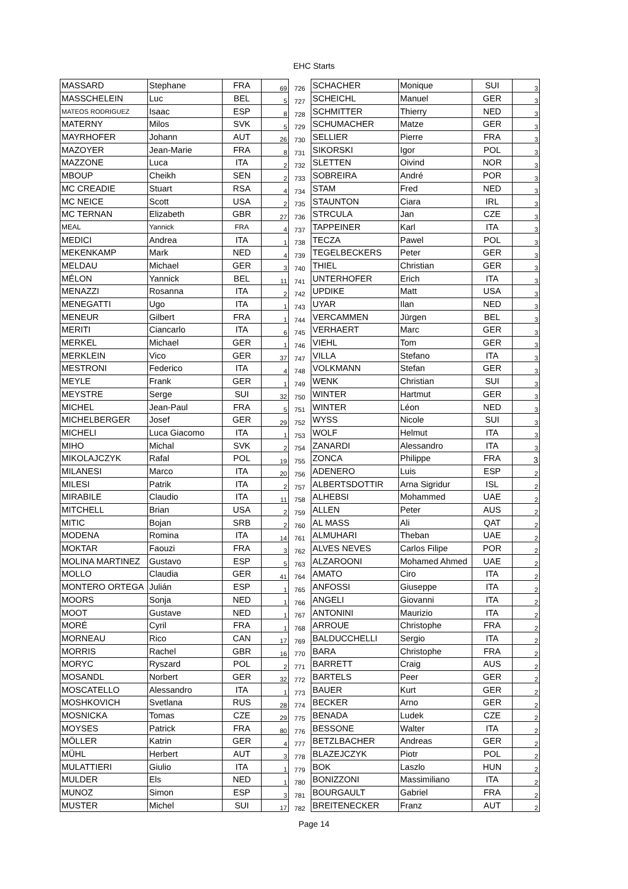EHC Starts
| MASSARD | Stephane | FRA | 69 | 726 | SCHACHER | Monique | SUI | 3 |
| MASSCHELEIN | Luc | BEL | 5 | 727 | SCHEICHL | Manuel | GER | 3 |
| MATEOS RODRIGUEZ | Isaac | ESP | 8 | 728 | SCHMITTER | Thierry | NED | 3 |
| MATERNY | Milos | SVK | 5 | 729 | SCHUMACHER | Matze | GER | 3 |
| MAYRHOFER | Johann | AUT | 26 | 730 | SELLIER | Pierre | FRA | 3 |
| MAZOYER | Jean-Marie | FRA | 8 | 731 | SIKORSKI | Igor | POL | 3 |
| MAZZONE | Luca | ITA | 2 | 732 | SLETTEN | Oivind | NOR | 3 |
| MBOUP | Cheikh | SEN | 2 | 733 | SOBREIRA | André | POR | 3 |
| MC CREADIE | Stuart | RSA | 4 | 734 | STAM | Fred | NED | 3 |
| MC NEICE | Scott | USA | 2 | 735 | STAUNTON | Ciara | IRL | 3 |
| MC TERNAN | Elizabeth | GBR | 27 | 736 | STRCULA | Jan | CZE | 3 |
| MEAL | Yannick | FRA | 4 | 737 | TAPPEINER | Karl | ITA | 3 |
| MEDICI | Andrea | ITA | 1 | 738 | TECZA | Pawel | POL | 3 |
| MEKENKAMP | Mark | NED | 4 | 739 | TEGELBECKERS | Peter | GER | 3 |
| MELDAU | Michael | GER | 3 | 740 | THIEL | Christian | GER | 3 |
| MÉLON | Yannick | BEL | 11 | 741 | UNTERHOFER | Erich | ITA | 3 |
| MENAZZI | Rosanna | ITA | 2 | 742 | UPDIKE | Matt | USA | 3 |
| MENEGATTI | Ugo | ITA | 1 | 743 | UYAR | Ilan | NED | 3 |
| MENEUR | Gilbert | FRA | 1 | 744 | VERCAMMEN | Jürgen | BEL | 3 |
| MERITI | Ciancarlo | ITA | 6 | 745 | VERHAERT | Marc | GER | 3 |
| MERKEL | Michael | GER | 1 | 746 | VIEHL | Tom | GER | 3 |
| MERKLEIN | Vico | GER | 37 | 747 | VILLA | Stefano | ITA | 3 |
| MESTRONI | Federico | ITA | 4 | 748 | VOLKMANN | Stefan | GER | 3 |
| MEYLE | Frank | GER | 1 | 749 | WENK | Christian | SUI | 3 |
| MEYSTRE | Serge | SUI | 32 | 750 | WINTER | Hartmut | GER | 3 |
| MICHEL | Jean-Paul | FRA | 5 | 751 | WINTER | Léon | NED | 3 |
| MICHELBERGER | Josef | GER | 29 | 752 | WYSS | Nicole | SUI | 3 |
| MICHELI | Luca Giacomo | ITA | 1 | 753 | WOLF | Helmut | ITA | 3 |
| MIHO | Michal | SVK | 2 | 754 | ZANARDI | Alessandro | ITA | 3 |
| MIKOLAJCZYK | Rafal | POL | 19 | 755 | ZONCA | Philippe | FRA | 3 |
| MILANESI | Marco | ITA | 20 | 756 | ADENERO | Luis | ESP | 2 |
| MILESI | Patrik | ITA | 2 | 757 | ALBERTSDOTTIR | Arna Sigridur | ISL | 2 |
| MIRABILE | Claudio | ITA | 11 | 758 | ALHEBSI | Mohammed | UAE | 2 |
| MITCHELL | Brian | USA | 2 | 759 | ALLEN | Peter | AUS | 2 |
| MITIC | Bojan | SRB | 2 | 760 | AL MASS | Ali | QAT | 2 |
| MODENA | Romina | ITA | 14 | 761 | ALMUHARI | Theban | UAE | 2 |
| MOKTAR | Faouzi | FRA | 3 | 762 | ALVES NEVES | Carlos Filipe | POR | 2 |
| MOLINA MARTINEZ | Gustavo | ESP | 5 | 763 | ALZAROONI | Mohamed Ahmed | UAE | 2 |
| MOLLO | Claudia | GER | 41 | 764 | AMATO | Ciro | ITA | 2 |
| MONTERO ORTEGA | Julián | ESP | 1 | 765 | ANFOSSI | Giuseppe | ITA | 2 |
| MOORS | Sonja | NED | 1 | 766 | ANGELI | Giovanni | ITA | 2 |
| MOOT | Gustave | NED | 1 | 767 | ANTONINI | Maurizio | ITA | 2 |
| MORÉ | Cyril | FRA | 1 | 768 | ARROUE | Christophe | FRA | 2 |
| MORNEAU | Rico | CAN | 17 | 769 | BALDUCCHELLI | Sergio | ITA | 2 |
| MORRIS | Rachel | GBR | 16 | 770 | BARA | Christophe | FRA | 2 |
| MORYC | Ryszard | POL | 2 | 771 | BARRETT | Craig | AUS | 2 |
| MOSANDL | Norbert | GER | 32 | 772 | BARTELS | Peer | GER | 2 |
| MOSCATELLO | Alessandro | ITA | 1 | 773 | BAUER | Kurt | GER | 2 |
| MOSHKOVICH | Svetlana | RUS | 28 | 774 | BECKER | Arno | GER | 2 |
| MOSNICKA | Tomas | CZE | 29 | 775 | BENADA | Ludek | CZE | 2 |
| MOYSES | Patrick | FRA | 80 | 776 | BESSONE | Walter | ITA | 2 |
| MÖLLER | Katrin | GER | 4 | 777 | BETZLBACHER | Andreas | GER | 2 |
| MÜHL | Herbert | AUT | 3 | 778 | BLAZEJCZYK | Piotr | POL | 2 |
| MULATTIERI | Giulio | ITA | 1 | 779 | BOK | Laszlo | HUN | 2 |
| MULDER | Els | NED | 1 | 780 | BONIZZONI | Massimiliano | ITA | 2 |
| MUNOZ | Simon | ESP | 3 | 781 | BOURGAULT | Gabriel | FRA | 2 |
| MUSTER | Michel | SUI | 17 | 782 | BREITENECKER | Franz | AUT | 2 |
Page 14